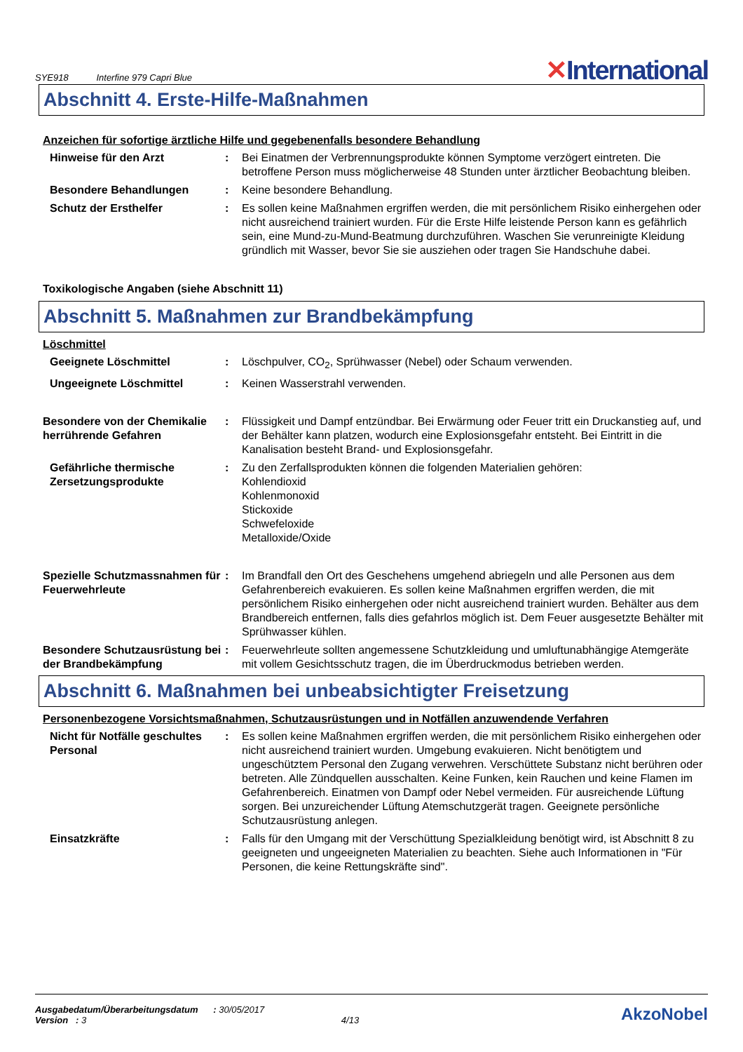SYE918 Interfine 979 Capri Blue
✕International
Abschnitt 4. Erste-Hilfe-Maßnahmen
Anzeichen für sofortige ärztliche Hilfe und gegebenenfalls besondere Behandlung
Hinweise für den Arzt : Bei Einatmen der Verbrennungsprodukte können Symptome verzögert eintreten. Die betroffene Person muss möglicherweise 48 Stunden unter ärztlicher Beobachtung bleiben.
Besondere Behandlungen : Keine besondere Behandlung.
Schutz der Ersthelfer : Es sollen keine Maßnahmen ergriffen werden, die mit persönlichem Risiko einhergehen oder nicht ausreichend trainiert wurden. Für die Erste Hilfe leistende Person kann es gefährlich sein, eine Mund-zu-Mund-Beatmung durchzuführen. Waschen Sie verunreinigte Kleidung gründlich mit Wasser, bevor Sie sie ausziehen oder tragen Sie Handschuhe dabei.
Toxikologische Angaben (siehe Abschnitt 11)
Abschnitt 5. Maßnahmen zur Brandbekämpfung
Löschmittel
Geeignete Löschmittel : Löschpulver, CO<sub>2</sub>, Sprühwasser (Nebel) oder Schaum verwenden.
Ungeeignete Löschmittel : Keinen Wasserstrahl verwenden.
Besondere von der Chemikalie herrührende Gefahren
: Flüssigkeit und Dampf entzündbar. Bei Erwärmung oder Feuer tritt ein Druckanstieg auf, und der Behälter kann platzen, wodurch eine Explosionsgefahr entsteht. Bei Eintritt in die Kanalisation besteht Brand- und Explosionsgefahr.
Gefährliche thermische Zersetzungsprodukte
: Zu den Zerfallsprodukten können die folgenden Materialien gehören:
Kohlendioxid
Kohlenmonoxid
Stickoxide
Schwefeloxide
Metalloxide/Oxide
Spezielle Schutzmassnahmen für Feuerwehrleute
: Im Brandfall den Ort des Geschehens umgehend abriegeln und alle Personen aus dem Gefahrenbereich evakuieren. Es sollen keine Maßnahmen ergriffen werden, die mit persönlichem Risiko einhergehen oder nicht ausreichend trainiert wurden. Behälter aus dem Brandbereich entfernen, falls dies gefahrlos möglich ist. Dem Feuer ausgesetzte Behälter mit Sprühwasser kühlen.
Besondere Schutzausrüstung bei der Brandbekämpfung
: Feuerwehrleute sollten angemessene Schutzkleidung und umluftunabhängige Atemgeräte mit vollem Gesichtsschutz tragen, die im Überdruckmodus betrieben werden.
Abschnitt 6. Maßnahmen bei unbeabsichtigter Freisetzung
Personenbezogene Vorsichtsmaßnahmen, Schutzausrüstungen und in Notfällen anzuwendende Verfahren
Nicht für Notfälle geschultes Personal
: Es sollen keine Maßnahmen ergriffen werden, die mit persönlichem Risiko einhergehen oder nicht ausreichend trainiert wurden. Umgebung evakuieren. Nicht benötigtem und ungeschütztem Personal den Zugang verwehren. Verschüttete Substanz nicht berühren oder betreten. Alle Zündquellen ausschalten. Keine Funken, kein Rauchen und keine Flamen im Gefahrenbereich. Einatmen von Dampf oder Nebel vermeiden. Für ausreichende Lüftung sorgen. Bei unzureichender Lüftung Atemschutzgerät tragen. Geeignete persönliche Schutzausrüstung anlegen.
Einsatzkräfte : Falls für den Umgang mit der Verschüttung Spezialkleidung benötigt wird, ist Abschnitt 8 zu geeigneten und ungeeigneten Materialien zu beachten. Siehe auch Informationen in "Für Personen, die keine Rettungskräfte sind".
Ausgabedatum/Überarbeitungsdatum : 30/05/2017
Version : 3 4/13
AkzoNobel